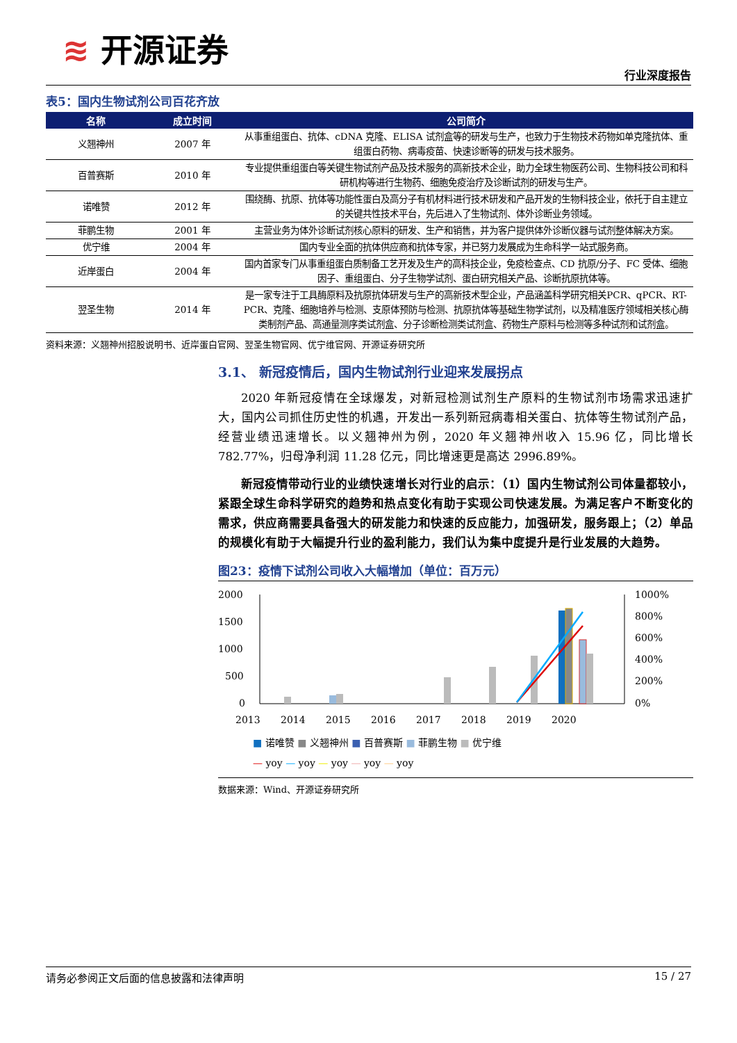≋ 开源证券
行业深度报告
表5：国内生物试剂公司百花齐放
| 名称 | 成立时间 | 公司简介 |
| --- | --- | --- |
| 义翘神州 | 2007 年 | 从事重组蛋白、抗体、cDNA 克隆、ELISA 试剂盒等的研发与生产，也致力于生物技术药物如单克隆抗体、重组蛋白药物、病毒疫苗、快速诊断等的研发与技术服务。 |
| 百普赛斯 | 2010 年 | 专业提供重组蛋白等关键生物试剂产品及技术服务的高新技术企业，助力全球生物医药公司、生物科技公司和科研机构等进行生物药、细胞免疫治疗及诊断试剂的研发与生产。 |
| 诺唯赞 | 2012 年 | 围绕酶、抗原、抗体等功能性蛋白及高分子有机材料进行技术研发和产品开发的生物科技企业，依托于自主建立的关键共性技术平台，先后进入了生物试剂、体外诊断业务领域。 |
| 菲鹏生物 | 2001 年 | 主营业务为体外诊断试剂核心原料的研发、生产和销售，并为客户提供体外诊断仪器与试剂整体解决方案。 |
| 优宁维 | 2004 年 | 国内专业全面的抗体供应商和抗体专家，并已努力发展成为生命科学一站式服务商。 |
| 近岸蛋白 | 2004 年 | 国内首家专门从事重组蛋白质制备工艺开发及生产的高科技企业，免疫检查点、CD 抗原/分子、FC 受体、细胞因子、重组蛋白、分子生物学试剂、蛋白研究相关产品、诊断抗原抗体等。 |
| 翌圣生物 | 2014 年 | 是一家专注于工具酶原料及抗原抗体研发与生产的高新技术型企业，产品涵盖科学研究相关PCR、qPCR、RT-PCR、克隆、细胞培养与检测、支原体预防与检测、抗原抗体等基础生物学试剂，以及精准医疗领域相关核心酶类制剂产品、高通量测序类试剂盒、分子诊断检测类试剂盒、药物生产原料与检测等多种试剂和试剂盒。 |
资料来源：义翘神州招股说明书、近岸蛋白官网、翌圣生物官网、优宁维官网、开源证券研究所
3.1、 新冠疫情后，国内生物试剂行业迎来发展拐点
2020 年新冠疫情在全球爆发，对新冠检测试剂生产原料的生物试剂市场需求迅速扩大，国内公司抓住历史性的机遇，开发出一系列新冠病毒相关蛋白、抗体等生物试剂产品，经营业绩迅速增长。以义翘神州为例，2020 年义翘神州收入 15.96 亿，同比增长 782.77%，归母净利润 11.28 亿元，同比增速更是高达 2996.89%。
新冠疫情带动行业的业绩快速增长对行业的启示：（1）国内生物试剂公司体量都较小，紧跟全球生命科学研究的趋势和热点变化有助于实现公司快速发展。为满足客户不断变化的需求，供应商需要具备强大的研发能力和快速的反应能力，加强研发，服务跟上；（2）单品的规模化有助于大幅提升行业的盈利能力，我们认为集中度提升是行业发展的大趋势。
图23：疫情下试剂公司收入大幅增加（单位：百万元）
2000
1500
1000
500
0
1000%
800%
600%
400%
200%
0%
2013
2014
2015
2016
2017
2018
2019
2020
■ 诺唯赞 ■ 义翘神州 ■ 百普赛斯 ■ 菲鹏生物 ■ 优宁维
— yoy — yoy — yoy — yoy — yoy
数据来源：Wind、开源证券研究所
请务必参阅正文后面的信息披露和法律声明 15 / 27